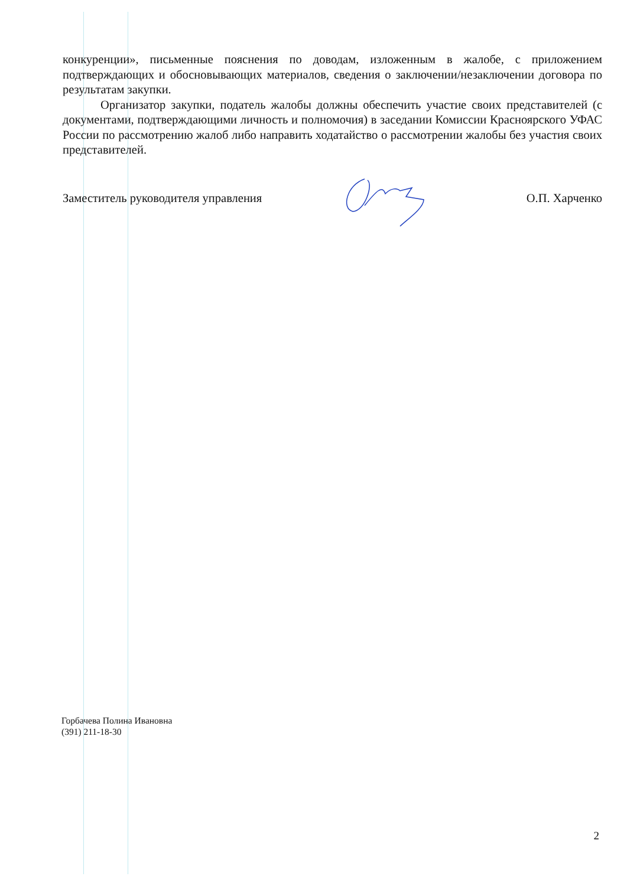конкуренции», письменные пояснения по доводам, изложенным в жалобе, с приложением подтверждающих и обосновывающих материалов, сведения о заключении/незаключении договора по результатам закупки.
Организатор закупки, податель жалобы должны обеспечить участие своих представителей (с документами, подтверждающими личность и полномочия) в заседании Комиссии Красноярского УФАС России по рассмотрению жалоб либо направить ходатайство о рассмотрении жалобы без участия своих представителей.
Заместитель руководителя управления О.П. Харченко
Горбачева Полина Ивановна
(391) 211-18-30
2